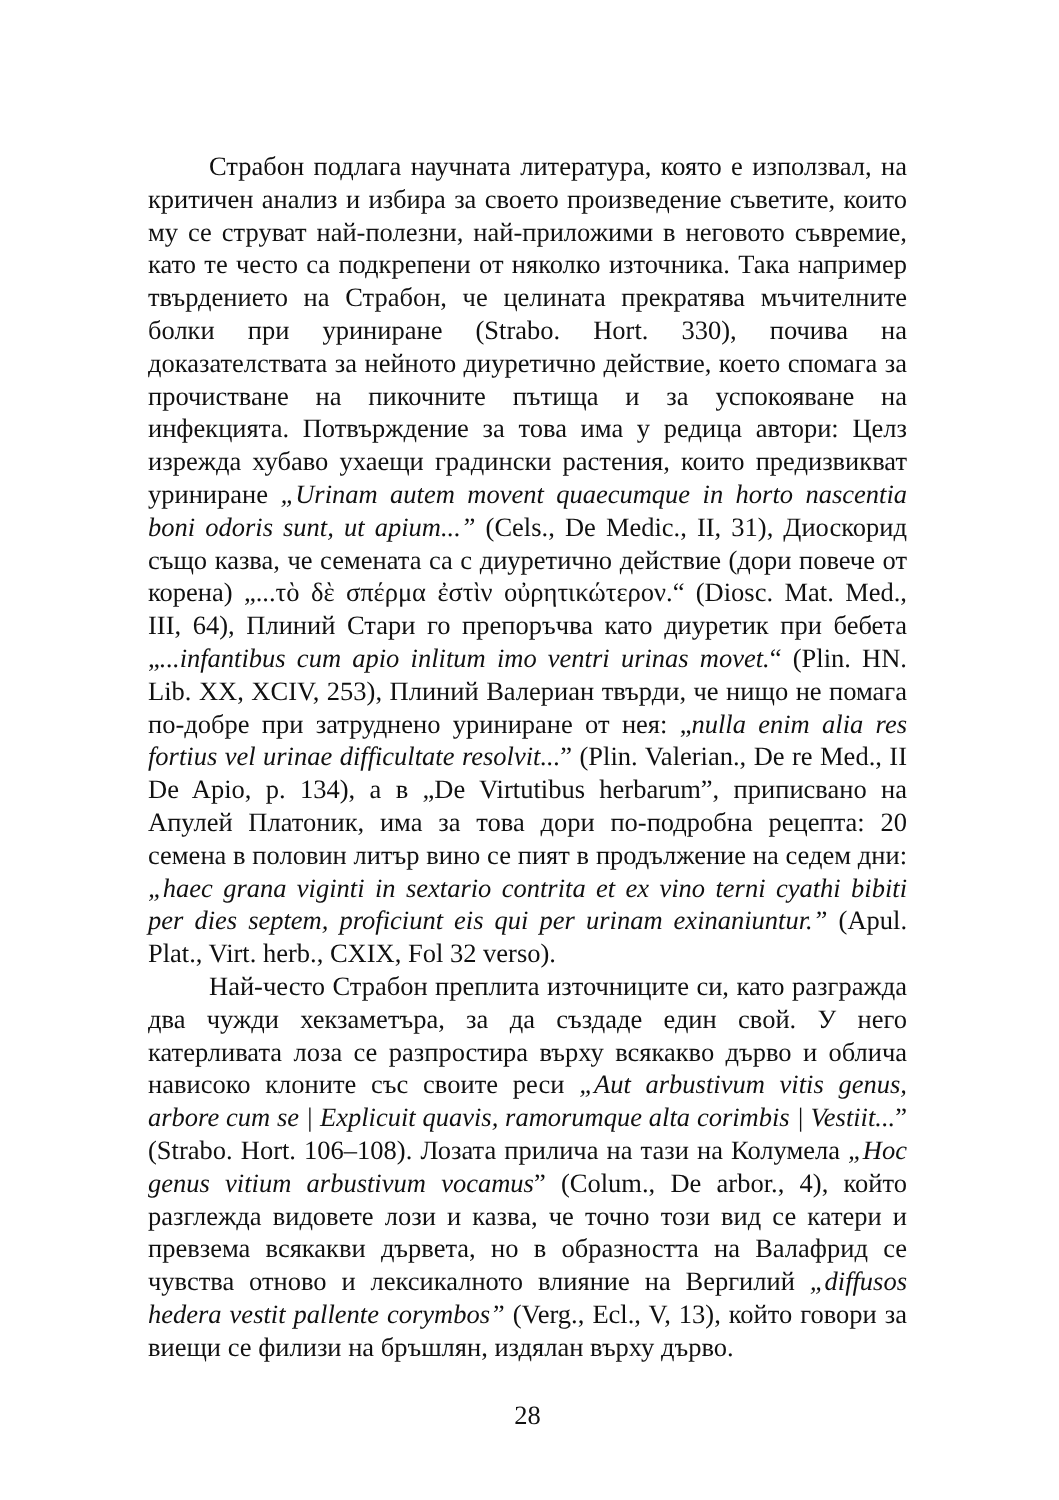Страбон подлага научната литература, която е използвал, на критичен анализ и избира за своето произведение съветите, които му се струват най-полезни, най-приложими в неговото съвремие, като те често са подкрепени от няколко източника. Така например твърдението на Страбон, че целината прекратява мъчителните болки при уриниране (Strabo. Hort. 330), почива на доказателствата за нейното диуретично действие, което спомага за прочистване на пикочните пътища и за успокояване на инфекцията. Потвърждение за това има у редица автори: Целз изрежда хубаво ухаещи градински растения, които предизвикват уриниране „Urinam autem movent quaecumque in horto nascentia boni odoris sunt, ut apium...” (Cels., De Medic., II, 31), Диоскорид също казва, че семената са с диуретично действие (дори повече от корена) „...τὸ δὲ σπέρμα ἐστὶν οὐρητικώτερον.“ (Diosc. Mat. Med., III, 64), Плиний Стари го препоръчва като диуретик при бебета „...infantibus cum apio inlitum imo ventri urinas movet.“ (Plin. HN. Lib. XX, XCIV, 253), Плиний Валериан твърди, че нищо не помага по-добре при затруднено уриниране от нея: „nulla enim alia res fortius vel urinae difficultate resolvit...” (Plin. Valerian., De re Med., II De Apio, p. 134), а в „De Virtutibus herbarum”, приписвано на Апулей Платоник, има за това дори по-подробна рецепта: 20 семена в половин литър вино се пият в продължение на седем дни: „haec grana viginti in sextario contrita et ex vino terni cyathi bibiti per dies septem, proficiunt eis qui per urinam exinaniuntur.” (Apul. Plat., Virt. herb., CXIX, Fol 32 verso).
Най-често Страбон преплита източниците си, като разгражда два чужди хекзаметъра, за да създаде един свой. У него катерливата лоза се разпростира върху всякакво дърво и облича нависоко клоните със своите реси „Aut arbustivum vitis genus, arbore cum se | Explicuit quavis, ramorumque alta corimbis | Vestiit...” (Strabo. Hort. 106–108). Лозата прилича на тази на Колумела „Hoc genus vitium arbustivum vocamus” (Colum., De arbor., 4), който разглежда видовете лози и казва, че точно този вид се катери и превзема всякакви дървета, но в образността на Валафрид се чувства отново и лексикалното влияние на Вергилий „diffusos hedera vestit pallente corymbos” (Verg., Ecl., V, 13), който говори за виещи се филизи на бръшлян, издялан върху дърво.
28